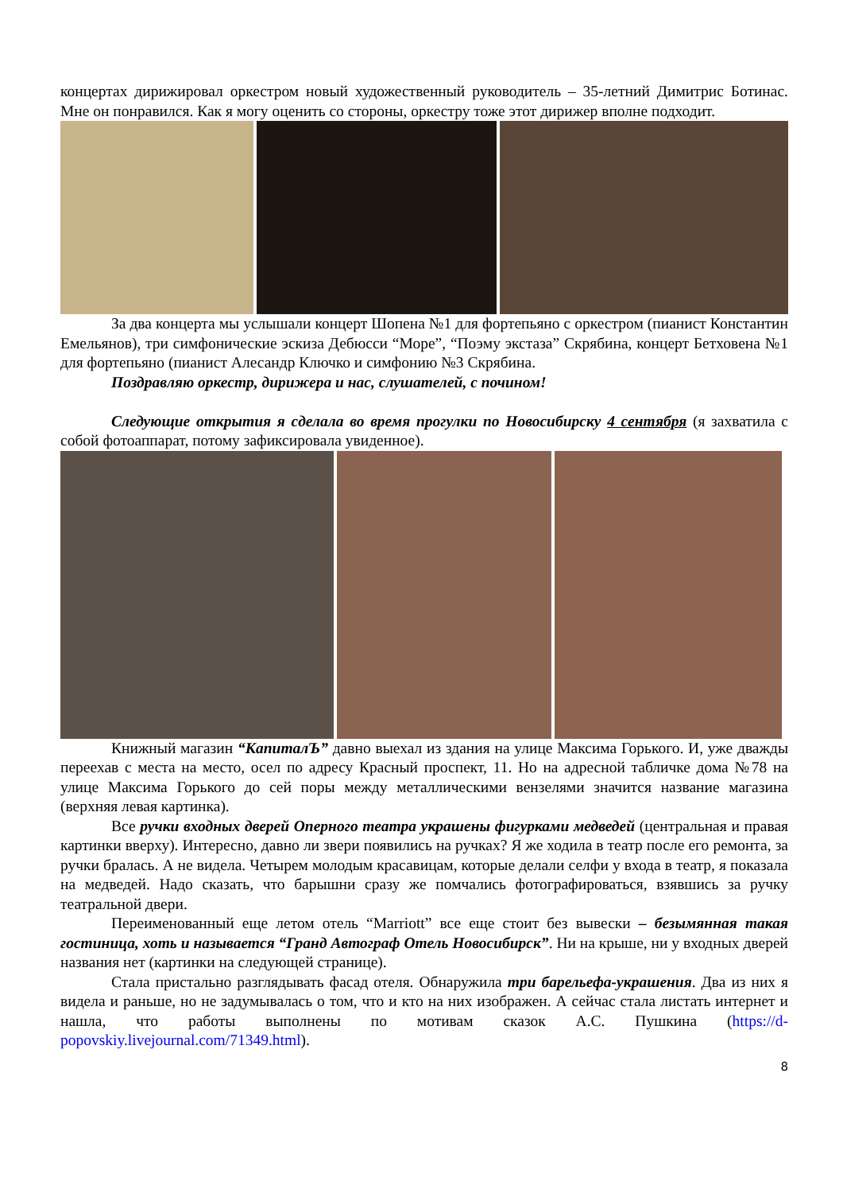концертах дирижировал оркестром новый художественный руководитель – 35-летний Димитрис Ботинас. Мне он понравился. Как я могу оценить со стороны, оркестру тоже этот дирижер вполне подходит.
За два концерта мы услышали концерт Шопена №1 для фортепьяно с оркестром (пианист Константин Емельянов), три симфонические эскиза Дебюсси “Море”, “Поэму экстаза” Скрябина, концерт Бетховена №1 для фортепьяно (пианист Алесандр Ключко и симфонию №3 Скрябина.
Поздравляю оркестр, дирижера и нас, слушателей, с почином!
Следующие открытия я сделала во время прогулки по Новосибирску 4 сентября (я захватила с собой фотоаппарат, потому зафиксировала увиденное).
Книжный магазин “КапиталЪ” давно выехал из здания на улице Максима Горького. И, уже дважды переехав с места на место, осел по адресу Красный проспект, 11. Но на адресной табличке дома №78 на улице Максима Горького до сей поры между металлическими вензелями значится название магазина (верхняя левая картинка).
Все ручки входных дверей Оперного театра украшены фигурками медведей (центральная и правая картинки вверху). Интересно, давно ли звери появились на ручках? Я же ходила в театр после его ремонта, за ручки бралась. А не видела. Четырем молодым красавицам, которые делали селфи у входа в театр, я показала на медведей. Надо сказать, что барышни сразу же помчались фотографироваться, взявшись за ручку театральной двери.
Переименованный еще летом отель “Marriott” все еще стоит без вывески – безымянная такая гостиница, хоть и называется “Гранд Автограф Отель Новосибирск”. Ни на крыше, ни у входных дверей названия нет (картинки на следующей странице).
Стала пристально разглядывать фасад отеля. Обнаружила три барельефа-украшения. Два из них я видела и раньше, но не задумывалась о том, что и кто на них изображен. А сейчас стала листать интернет и нашла, что работы выполнены по мотивам сказок А.С. Пушкина (https://d-popovskiy.livejournal.com/71349.html).
8